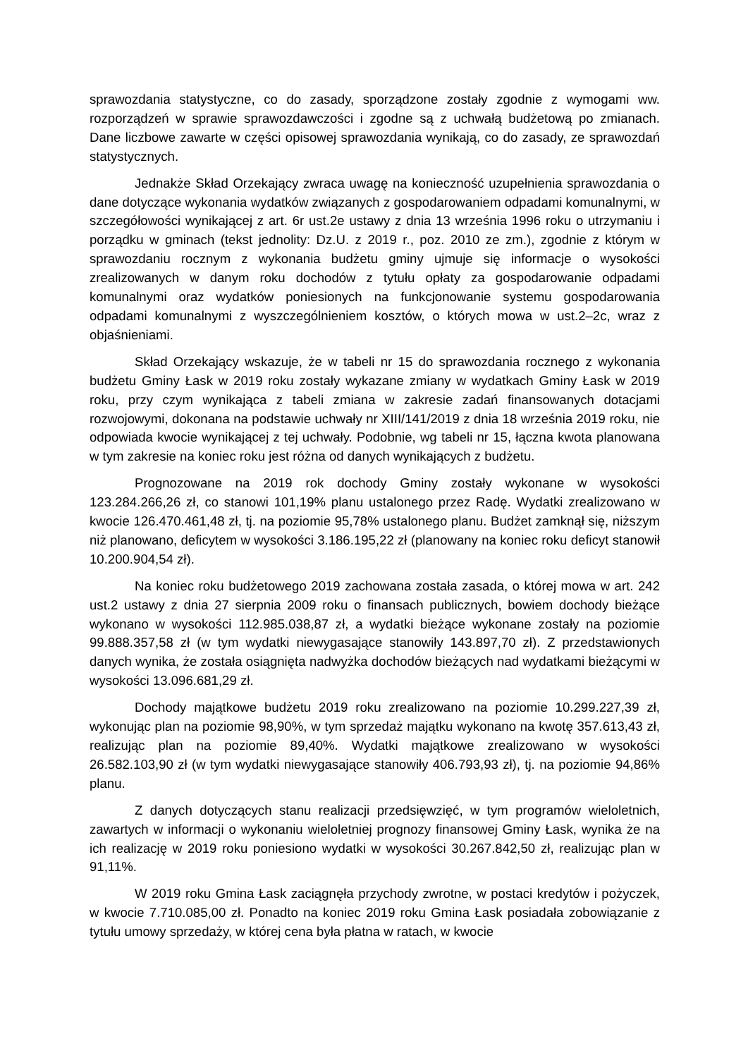sprawozdania statystyczne, co do zasady, sporządzone zostały zgodnie z wymogami ww. rozporządzeń w sprawie sprawozdawczości i zgodne są z uchwałą budżetową po zmianach. Dane liczbowe zawarte w części opisowej sprawozdania wynikają, co do zasady, ze sprawozdań statystycznych.
Jednakże Skład Orzekający zwraca uwagę na konieczność uzupełnienia sprawozdania o dane dotyczące wykonania wydatków związanych z gospodarowaniem odpadami komunalnymi, w szczegółowości wynikającej z art. 6r ust.2e ustawy z dnia 13 września 1996 roku o utrzymaniu i porządku w gminach (tekst jednolity: Dz.U. z 2019 r., poz. 2010 ze zm.), zgodnie z którym w sprawozdaniu rocznym z wykonania budżetu gminy ujmuje się informacje o wysokości zrealizowanych w danym roku dochodów z tytułu opłaty za gospodarowanie odpadami komunalnymi oraz wydatków poniesionych na funkcjonowanie systemu gospodarowania odpadami komunalnymi z wyszczególnieniem kosztów, o których mowa w ust.2–2c, wraz z objaśnieniami.
Skład Orzekający wskazuje, że w tabeli nr 15 do sprawozdania rocznego z wykonania budżetu Gminy Łask w 2019 roku zostały wykazane zmiany w wydatkach Gminy Łask w 2019 roku, przy czym wynikająca z tabeli zmiana w zakresie zadań finansowanych dotacjami rozwojowymi, dokonana na podstawie uchwały nr XIII/141/2019 z dnia 18 września 2019 roku, nie odpowiada kwocie wynikającej z tej uchwały. Podobnie, wg tabeli nr 15, łączna kwota planowana w tym zakresie na koniec roku jest różna od danych wynikających z budżetu.
Prognozowane na 2019 rok dochody Gminy zostały wykonane w wysokości 123.284.266,26 zł, co stanowi 101,19% planu ustalonego przez Radę. Wydatki zrealizowano w kwocie 126.470.461,48 zł, tj. na poziomie 95,78% ustalonego planu. Budżet zamknął się, niższym niż planowano, deficytem w wysokości 3.186.195,22 zł (planowany na koniec roku deficyt stanowił 10.200.904,54 zł).
Na koniec roku budżetowego 2019 zachowana została zasada, o której mowa w art. 242 ust.2 ustawy z dnia 27 sierpnia 2009 roku o finansach publicznych, bowiem dochody bieżące wykonano w wysokości 112.985.038,87 zł, a wydatki bieżące wykonane zostały na poziomie 99.888.357,58 zł (w tym wydatki niewygasające stanowiły 143.897,70 zł). Z przedstawionych danych wynika, że została osiągnięta nadwyżka dochodów bieżących nad wydatkami bieżącymi w wysokości 13.096.681,29 zł.
Dochody majątkowe budżetu 2019 roku zrealizowano na poziomie 10.299.227,39 zł, wykonując plan na poziomie 98,90%, w tym sprzedaż majątku wykonano na kwotę 357.613,43 zł, realizując plan na poziomie 89,40%. Wydatki majątkowe zrealizowano w wysokości 26.582.103,90 zł (w tym wydatki niewygasające stanowiły 406.793,93 zł), tj. na poziomie 94,86% planu.
Z danych dotyczących stanu realizacji przedsięwzięć, w tym programów wieloletnich, zawartych w informacji o wykonaniu wieloletniej prognozy finansowej Gminy Łask, wynika że na ich realizację w 2019 roku poniesiono wydatki w wysokości 30.267.842,50 zł, realizując plan w 91,11%.
W 2019 roku Gmina Łask zaciągnęła przychody zwrotne, w postaci kredytów i pożyczek, w kwocie 7.710.085,00 zł. Ponadto na koniec 2019 roku Gmina Łask posiadała zobowiązanie z tytułu umowy sprzedaży, w której cena była płatna w ratach, w kwocie